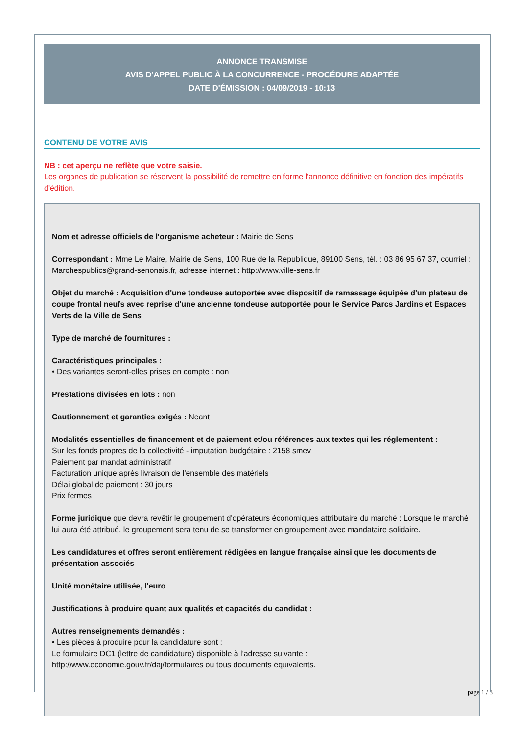ANNONCE TRANSMISE
AVIS D'APPEL PUBLIC À LA CONCURRENCE - PROCÉDURE ADAPTÉE
DATE D'ÉMISSION : 04/09/2019 - 10:13
CONTENU DE VOTRE AVIS
NB : cet aperçu ne reflète que votre saisie.
Les organes de publication se réservent la possibilité de remettre en forme l'annonce définitive en fonction des impératifs d'édition.
Nom et adresse officiels de l'organisme acheteur : Mairie de Sens
Correspondant : Mme Le Maire, Mairie de Sens, 100 Rue de la Republique, 89100 Sens, tél. : 03 86 95 67 37, courriel : Marchespublics@grand-senonais.fr, adresse internet : http://www.ville-sens.fr
Objet du marché : Acquisition d'une tondeuse autoportée avec dispositif de ramassage équipée d'un plateau de coupe frontal neufs avec reprise d'une ancienne tondeuse autoportée pour le Service Parcs Jardins et Espaces Verts de la Ville de Sens
Type de marché de fournitures :
Caractéristiques principales :
• Des variantes seront-elles prises en compte : non
Prestations divisées en lots : non
Cautionnement et garanties exigés : Neant
Modalités essentielles de financement et de paiement et/ou références aux textes qui les réglementent :
Sur les fonds propres de la collectivité - imputation budgétaire : 2158 smev
Paiement par mandat administratif
Facturation unique après livraison de l'ensemble des matériels
Délai global de paiement : 30 jours
Prix fermes
Forme juridique que devra revêtir le groupement d'opérateurs économiques attributaire du marché : Lorsque le marché lui aura été attribué, le groupement sera tenu de se transformer en groupement avec mandataire solidaire.
Les candidatures et offres seront entièrement rédigées en langue française ainsi que les documents de présentation associés
Unité monétaire utilisée, l'euro
Justifications à produire quant aux qualités et capacités du candidat :
Autres renseignements demandés :
• Les pièces à produire pour la candidature sont :
Le formulaire DC1 (lettre de candidature) disponible à l'adresse suivante :
http://www.economie.gouv.fr/daj/formulaires ou tous documents équivalents.
page 1 / 3